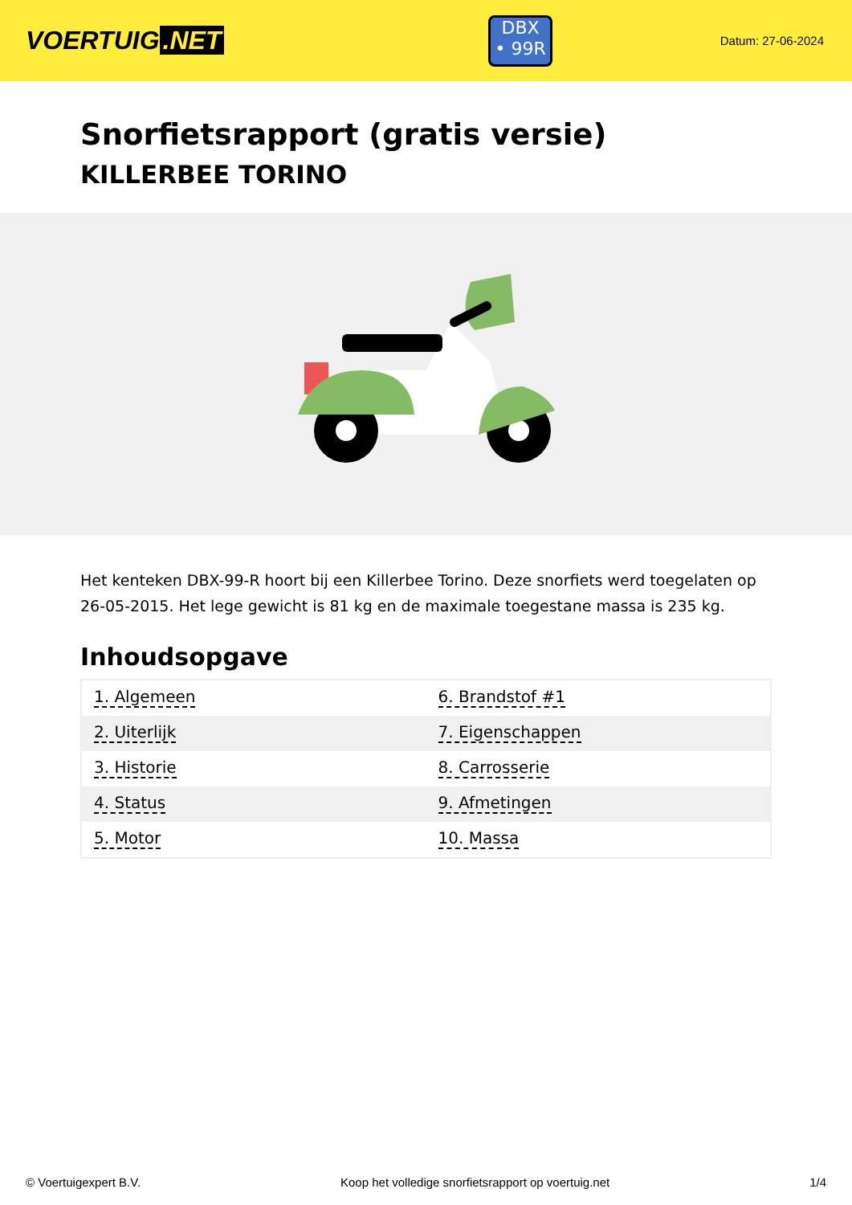VOERTUIG.NET
DBX
• 99R
Datum: 27-06-2024
Snorfietsrapport (gratis versie)
KILLERBEE TORINO
Het kenteken DBX-99-R hoort bij een Killerbee Torino. Deze snorfiets werd toegelaten op 26-05-2015. Het lege gewicht is 81 kg en de maximale toegestane massa is 235 kg.
Inhoudsopgave
| 1. Algemeen | 6. Brandstof #1 |
| 2. Uiterlijk | 7. Eigenschappen |
| 3. Historie | 8. Carrosserie |
| 4. Status | 9. Afmetingen |
| 5. Motor | 10. Massa |
© Voertuigexpert B.V. Koop het volledige snorfietsrapport op voertuig.net 1/4